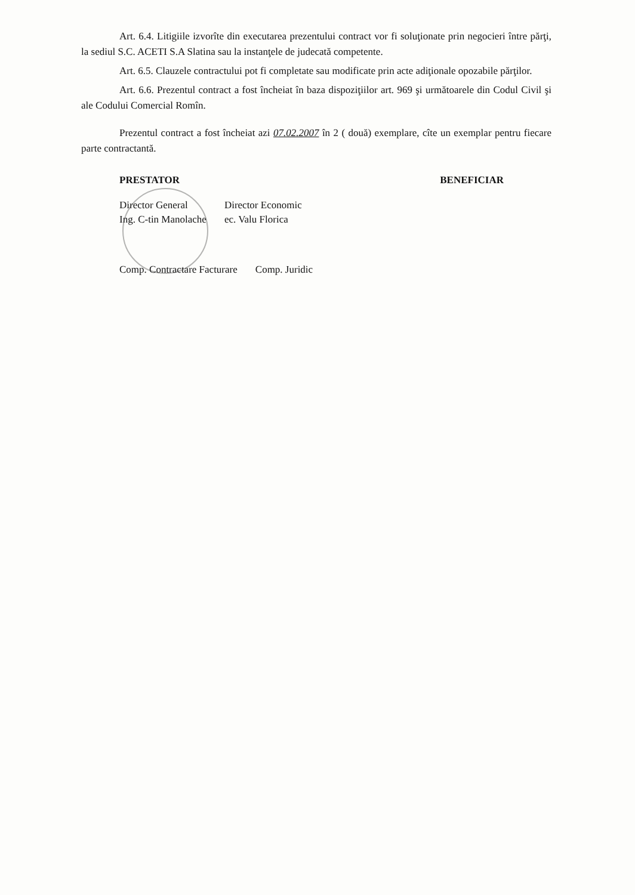Art. 6.4. Litigiile izvorîte din executarea prezentului contract vor fi soluţionate prin negocieri între părţi, la sediul S.C. ACETI S.A Slatina sau la instanţele de judecată competente.
Art. 6.5. Clauzele contractului pot fi completate sau modificate prin acte adiţionale opozabile părţilor.
Art. 6.6. Prezentul contract a fost încheiat în baza dispoziţiilor art. 969 şi următoarele din Codul Civil şi ale Codului Comercial Romîn.
Prezentul contract a fost încheiat azi 07.02.2007 în 2 ( două) exemplare, cîte un exemplar pentru fiecare parte contractantă.
PRESTATOR
Director General
Ing. C-tin Manolache
Director Economic
ec. Valu Florica
Comp. Contractare Facturare Comp. Juridic
BENEFICIAR